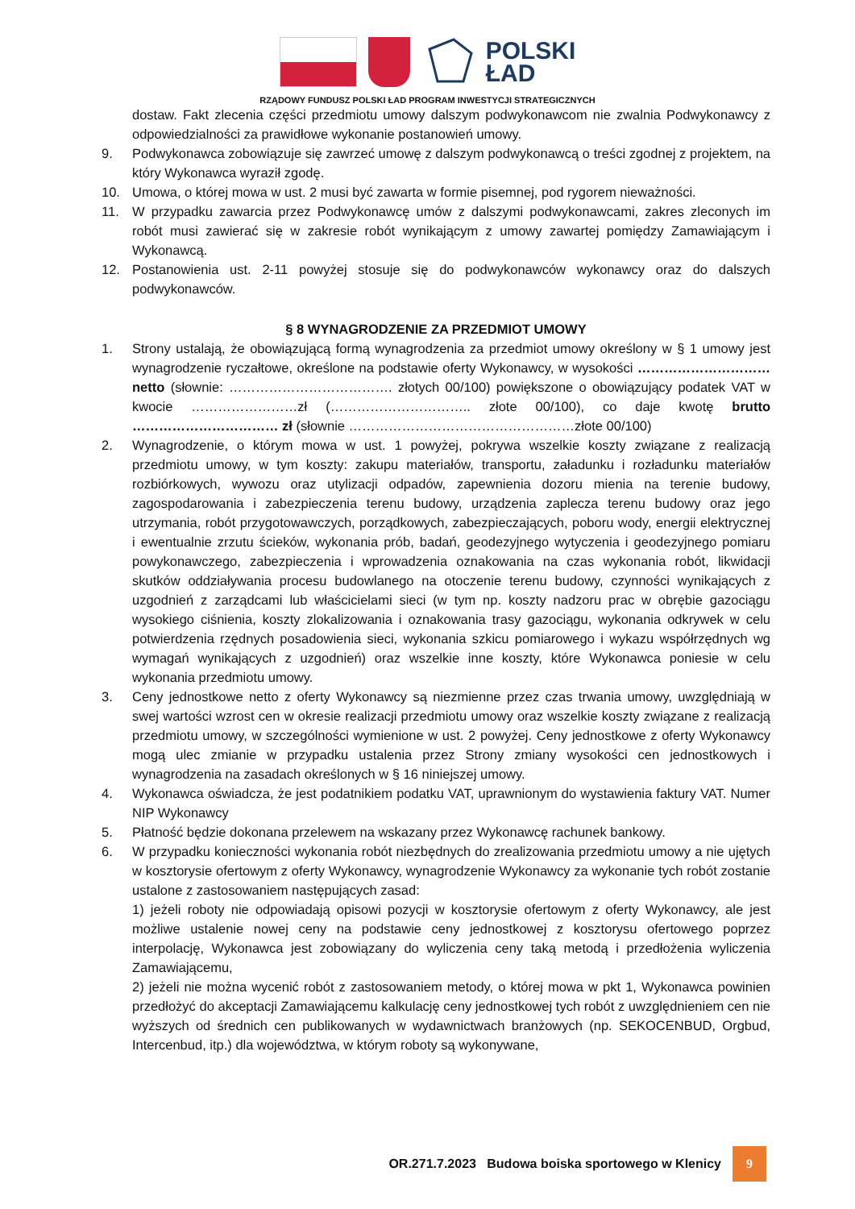POLSKI
ŁAD
RZĄDOWY FUNDUSZ POLSKI ŁAD PROGRAM INWESTYCJI STRATEGICZNYCH
dostaw. Fakt zlecenia części przedmiotu umowy dalszym podwykonawcom nie zwalnia Podwykonawcy z odpowiedzialności za prawidłowe wykonanie postanowień umowy.
9. Podwykonawca zobowiązuje się zawrzeć umowę z dalszym podwykonawcą o treści zgodnej z projektem, na który Wykonawca wyraził zgodę.
10. Umowa, o której mowa w ust. 2 musi być zawarta w formie pisemnej, pod rygorem nieważności.
11. W przypadku zawarcia przez Podwykonawcę umów z dalszymi podwykonawcami, zakres zleconych im robót musi zawierać się w zakresie robót wynikającym z umowy zawartej pomiędzy Zamawiającym i Wykonawcą.
12. Postanowienia ust. 2-11 powyżej stosuje się do podwykonawców wykonawcy oraz do dalszych podwykonawców.
§ 8 WYNAGRODZENIE ZA PRZEDMIOT UMOWY
1. Strony ustalają, że obowiązującą formą wynagrodzenia za przedmiot umowy określony w § 1 umowy jest wynagrodzenie ryczałtowe, określone na podstawie oferty Wykonawcy, w wysokości ………………………… netto (słownie: ………………………………. złotych 00/100) powiększone o obowiązujący podatek VAT w kwocie ……………………zł (………………………….. złote 00/100), co daje kwotę brutto …………………………… zł (słownie ……………………………………………złote 00/100)
2. Wynagrodzenie, o którym mowa w ust. 1 powyżej, pokrywa wszelkie koszty związane z realizacją przedmiotu umowy, w tym koszty: zakupu materiałów, transportu, załadunku i rozładunku materiałów rozbiórkowych, wywozu oraz utylizacji odpadów, zapewnienia dozoru mienia na terenie budowy, zagospodarowania i zabezpieczenia terenu budowy, urządzenia zaplecza terenu budowy oraz jego utrzymania, robót przygotowawczych, porządkowych, zabezpieczających, poboru wody, energii elektrycznej i ewentualnie zrzutu ścieków, wykonania prób, badań, geodezyjnego wytyczenia i geodezyjnego pomiaru powykonawczego, zabezpieczenia i wprowadzenia oznakowania na czas wykonania robót, likwidacji skutków oddziaływania procesu budowlanego na otoczenie terenu budowy, czynności wynikających z uzgodnień z zarządcami lub właścicielami sieci (w tym np. koszty nadzoru prac w obrębie gazociągu wysokiego ciśnienia, koszty zlokalizowania i oznakowania trasy gazociągu, wykonania odkrywek w celu potwierdzenia rzędnych posadowienia sieci, wykonania szkicu pomiarowego i wykazu współrzędnych wg wymagań wynikających z uzgodnień) oraz wszelkie inne koszty, które Wykonawca poniesie w celu wykonania przedmiotu umowy.
3. Ceny jednostkowe netto z oferty Wykonawcy są niezmienne przez czas trwania umowy, uwzględniają w swej wartości wzrost cen w okresie realizacji przedmiotu umowy oraz wszelkie koszty związane z realizacją przedmiotu umowy, w szczególności wymienione w ust. 2 powyżej. Ceny jednostkowe z oferty Wykonawcy mogą ulec zmianie w przypadku ustalenia przez Strony zmiany wysokości cen jednostkowych i wynagrodzenia na zasadach określonych w § 16 niniejszej umowy.
4. Wykonawca oświadcza, że jest podatnikiem podatku VAT, uprawnionym do wystawienia faktury VAT. Numer NIP Wykonawcy
5. Płatność będzie dokonana przelewem na wskazany przez Wykonawcę rachunek bankowy.
6. W przypadku konieczności wykonania robót niezbędnych do zrealizowania przedmiotu umowy a nie ujętych w kosztorysie ofertowym z oferty Wykonawcy, wynagrodzenie Wykonawcy za wykonanie tych robót zostanie ustalone z zastosowaniem następujących zasad:
1) jeżeli roboty nie odpowiadają opisowi pozycji w kosztorysie ofertowym z oferty Wykonawcy, ale jest możliwe ustalenie nowej ceny na podstawie ceny jednostkowej z kosztorysu ofertowego poprzez interpolację, Wykonawca jest zobowiązany do wyliczenia ceny taką metodą i przedłożenia wyliczenia Zamawiającemu,
2) jeżeli nie można wycenić robót z zastosowaniem metody, o której mowa w pkt 1, Wykonawca powinien przedłożyć do akceptacji Zamawiającemu kalkulację ceny jednostkowej tych robót z uwzględnieniem cen nie wyższych od średnich cen publikowanych w wydawnictwach branżowych (np. SEKOCENBUD, Orgbud, Intercenbud, itp.) dla województwa, w którym roboty są wykonywane,
OR.271.7.2023 Budowa boiska sportowego w Klenicy 9